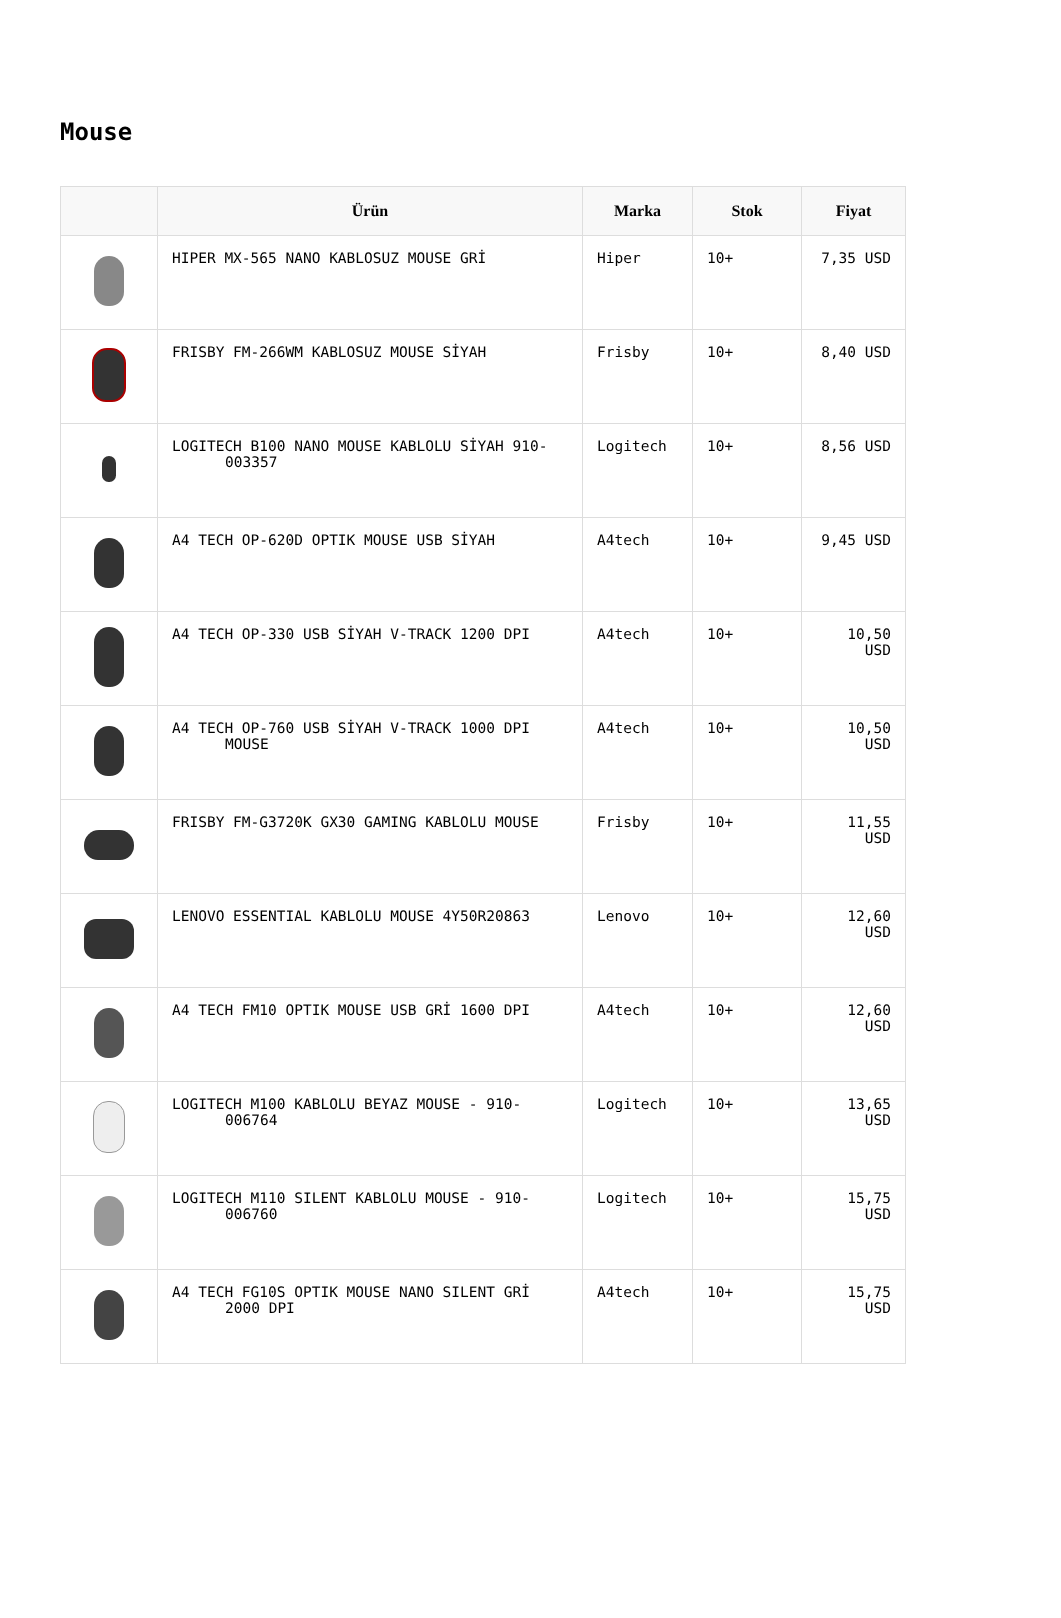Mouse
| | Ürün | Marka | Stok | Fiyat |
| --- | --- | --- | --- | --- |
| | HIPER MX-565 NANO KABLOSUZ MOUSE GRİ | Hiper | 10+ | 7,35 USD |
| | FRISBY FM-266WM KABLOSUZ MOUSE SİYAH | Frisby | 10+ | 8,40 USD |
| | LOGITECH B100 NANO MOUSE KABLOLU SİYAH 910- 003357 | Logitech | 10+ | 8,56 USD |
| | A4 TECH OP-620D OPTIK MOUSE USB SİYAH | A4tech | 10+ | 9,45 USD |
| | A4 TECH OP-330 USB SİYAH V-TRACK 1200 DPI | A4tech | 10+ | 10,50 USD |
| | A4 TECH OP-760 USB SİYAH V-TRACK 1000 DPI MOUSE | A4tech | 10+ | 10,50 USD |
| | FRISBY FM-G3720K GX30 GAMING KABLOLU MOUSE | Frisby | 10+ | 11,55 USD |
| | LENOVO ESSENTIAL KABLOLU MOUSE 4Y50R20863 | Lenovo | 10+ | 12,60 USD |
| | A4 TECH FM10 OPTIK MOUSE USB GRİ 1600 DPI | A4tech | 10+ | 12,60 USD |
| | LOGITECH M100 KABLOLU BEYAZ MOUSE - 910- 006764 | Logitech | 10+ | 13,65 USD |
| | LOGITECH M110 SILENT KABLOLU MOUSE - 910- 006760 | Logitech | 10+ | 15,75 USD |
| | A4 TECH FG10S OPTIK MOUSE NANO SILENT GRİ 2000 DPI | A4tech | 10+ | 15,75 USD |